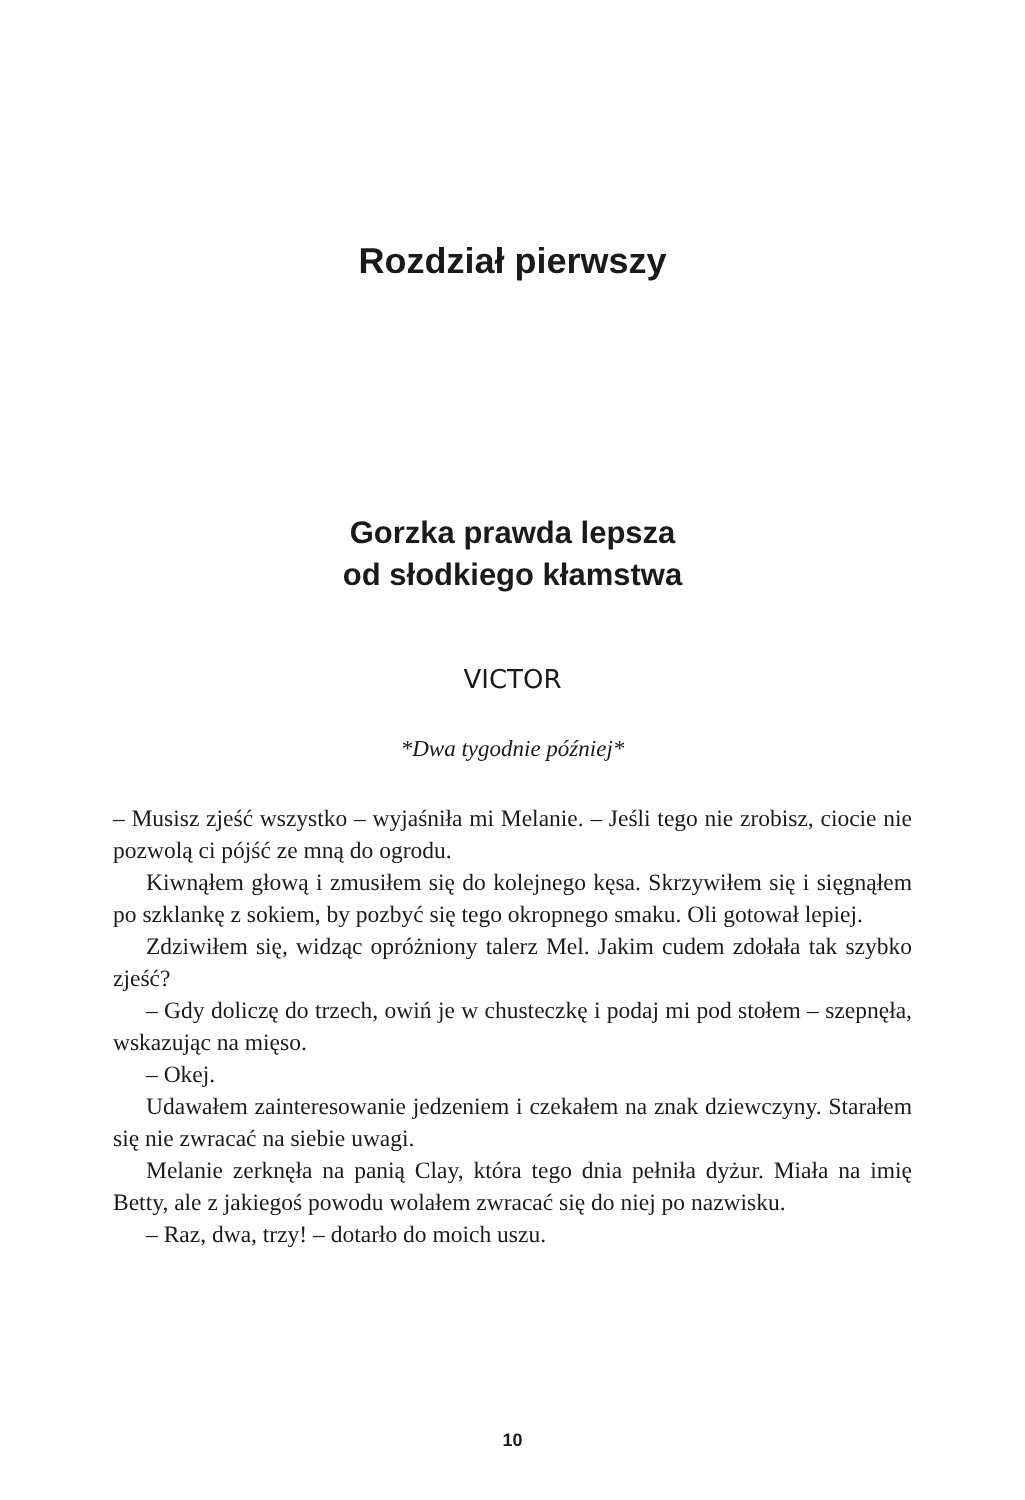Rozdział pierwszy
Gorzka prawda lepsza
od słodkiego kłamstwa
VICTOR
*Dwa tygodnie później*
– Musisz zjeść wszystko – wyjaśniła mi Melanie. – Jeśli tego nie zrobisz, ciocie nie pozwolą ci pójść ze mną do ogrodu.
Kiwnąłem głową i zmusiłem się do kolejnego kęsa. Skrzywiłem się i sięgnąłem po szklankę z sokiem, by pozbyć się tego okropnego smaku. Oli gotował lepiej.
Zdziwiłem się, widząc opróżniony talerz Mel. Jakim cudem zdołała tak szybko zjeść?
– Gdy doliczę do trzech, owiń je w chusteczkę i podaj mi pod stołem – szepnęła, wskazując na mięso.
– Okej.
Udawałem zainteresowanie jedzeniem i czekałem na znak dziewczyny. Starałem się nie zwracać na siebie uwagi.
Melanie zerknęła na panią Clay, która tego dnia pełniła dyżur. Miała na imię Betty, ale z jakiegoś powodu wolałem zwracać się do niej po nazwisku.
– Raz, dwa, trzy! – dotarło do moich uszu.
10